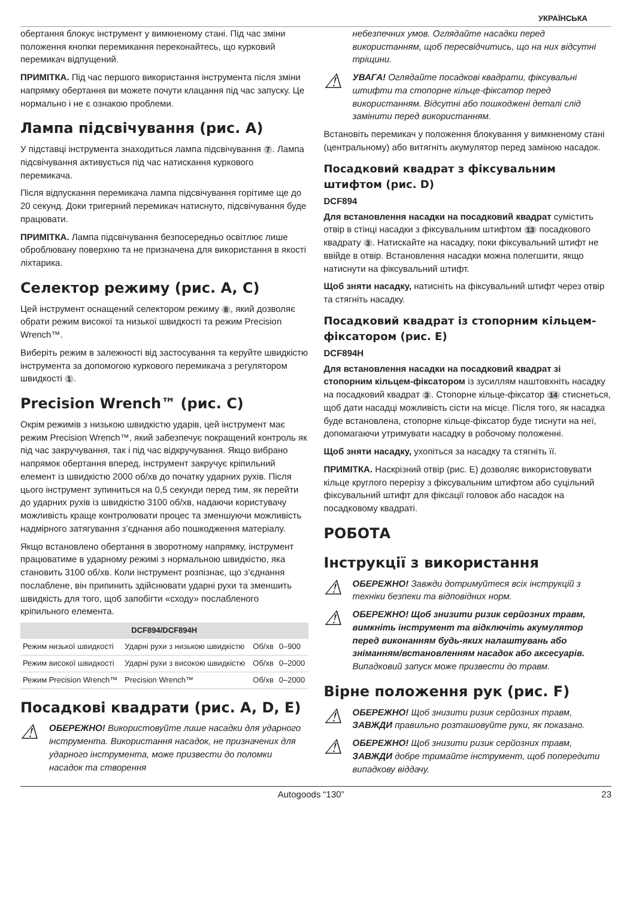УКРАЇНСЬКА
обертання блокує інструмент у вимкненому стані. Під час зміни положення кнопки перемикання переконайтесь, що курковий перемикач відпущений.
ПРИМІТКА. Під час першого використання інструмента після зміни напрямку обертання ви можете почути клацання під час запуску. Це нормально і не є ознакою проблеми.
Лампа підсвічування (рис. A)
У підставці інструмента знаходиться лампа підсвічування 7. Лампа підсвічування активується під час натискання куркового перемикача.
Після відпускання перемикача лампа підсвічування горітиме ще до 20 секунд. Доки тригерний перемикач натиснуто, підсвічування буде працювати.
ПРИМІТКА. Лампа підсвічування безпосередньо освітлює лише оброблювану поверхню та не призначена для використання в якості ліхтарика.
Селектор режиму (рис. A, C)
Цей інструмент оснащений селектором режиму 8, який дозволяє обрати режим високої та низької швидкості та режим Precision Wrench™.
Виберіть режим в залежності від застосування та керуйте швидкістю інструмента за допомогою куркового перемикача з регулятором швидкості 1.
Precision Wrench™ (рис. C)
Окрім режимів з низькою швидкістю ударів, цей інструмент має режим Precision Wrench™, який забезпечує покращений контроль як під час закручування, так і під час відкручування. Якщо вибрано напрямок обертання вперед, інструмент закручує кріпильний елемент із швидкістю 2000 об/хв до початку ударних рухів. Після цього інструмент зупиниться на 0,5 секунди перед тим, як перейти до ударних рухів із швидкістю 3100 об/хв, надаючи користувачу можливість краще контролювати процес та зменшуючи можливість надмірного затягування з’єднання або пошкодження матеріалу.
Якщо встановлено обертання в зворотному напрямку, інструмент працюватиме в ударному режимі з нормальною швидкістю, яка становить 3100 об/хв. Коли інструмент розпізнає, що з’єднання послаблене, він припинить здійснювати ударні рухи та зменшить швидкість для того, щоб запобігти «сходу» послабленого кріпильного елемента.
| DCF894/DCF894H | | | |
| --- | --- | --- | --- |
| Режим низької швидкості | Ударні рухи з низькою швидкістю | Об/хв | 0–900 |
| Режим високої швидкості | Ударні рухи з високою швидкістю | Об/хв | 0–2000 |
| Режим Precision Wrench™ | Precision Wrench™ | Об/хв | 0–2000 |
Посадкові квадрати (рис. A, D, E)
⚠
ОБЕРЕЖНО! Використовуйте лише насадки для ударного інструмента. Використання насадок, не призначених для ударного інструмента, може призвести до поломки насадок та створення
небезпечних умов. Оглядайте насадки перед використанням, щоб пересвідчитись, що на них відсутні тріщини.
⚠
УВАГА! Оглядайте посадкові квадрати, фіксувальні штифти та стопорне кільце-фіксатор перед використанням. Відсутні або пошкоджені деталі слід замінити перед використанням.
Встановіть перемикач у положення блокування у вимкненому стані (центральному) або витягніть акумулятор перед заміною насадок.
Посадковий квадрат з фіксувальним штифтом (рис. D)
DCF894
Для встановлення насадки на посадковий квадрат сумістить отвір в стінці насадки з фіксувальним штифтом 13 посадкового квадрату 3. Натискайте на насадку, поки фіксувальний штифт не ввійде в отвір. Встановлення насадки можна полегшити, якщо натиснути на фіксувальний штифт.
Щоб зняти насадку, натисніть на фіксувальний штифт через отвір та стягніть насадку.
Посадковий квадрат із стопорним кільцем-фіксатором (рис. E)
DCF894H
Для встановлення насадки на посадковий квадрат зі стопорним кільцем-фіксатором із зусиллям наштовхніть насадку на посадковий квадрат 3. Стопорне кільце-фіксатор 14 стиснеться, щоб дати насадці можливість сісти на місце. Після того, як насадка буде встановлена, стопорне кільце-фіксатор буде тиснути на неї, допомагаючи утримувати насадку в робочому положенні.
Щоб зняти насадку, ухопіться за насадку та стягніть її.
ПРИМІТКА. Наскрізний отвір (рис. E) дозволяє використовувати кільце круглого перерізу з фіксувальним штифтом або суцільний фіксувальний штифт для фіксації головок або насадок на посадковому квадраті.
РОБОТА
Інструкції з використання
⚠
ОБЕРЕЖНО! Завжди дотримуйтеся всіх інструкцій з техніки безпеки та відповідних норм.
⚠
ОБЕРЕЖНО! Щоб знизити ризик серйозних травм, вимкніть інструмент та відключіть акумулятор перед виконанням будь-яких налаштувань або зніманням/встановленням насадок або аксесуарів. Випадковий запуск може призвести до травм.
Вірне положення рук (рис. F)
⚠
ОБЕРЕЖНО! Щоб знизити ризик серйозних травм, ЗАВЖДИ правильно розташовуйте руки, як показано.
⚠
ОБЕРЕЖНО! Щоб знизити ризик серйозних травм, ЗАВЖДИ добре тримайте інструмент, щоб попередити випадкову віддачу.
Autogoods “130” 23